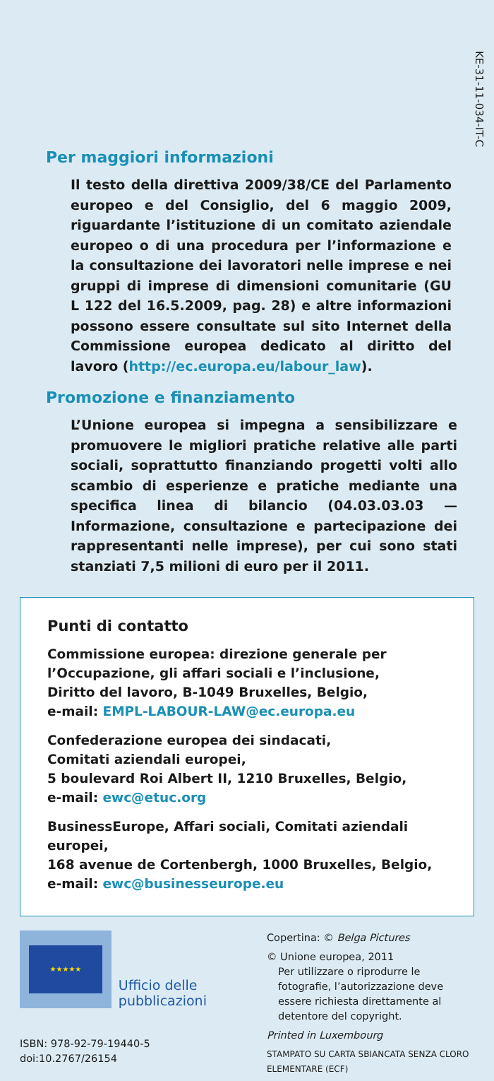KE-31-11-034-IT-C
Per maggiori informazioni
Il testo della direttiva 2009/38/CE del Parlamento europeo e del Consiglio, del 6 maggio 2009, riguardante l’istituzione di un comitato aziendale europeo o di una procedura per l’informazione e la consultazione dei lavoratori nelle imprese e nei gruppi di imprese di dimensioni comunitarie (GU L 122 del 16.5.2009, pag. 28) e altre informazioni possono essere consultate sul sito Internet della Commissione europea dedicato al diritto del lavoro (http://ec.europa.eu/labour_law).
Promozione e finanziamento
L’Unione europea si impegna a sensibilizzare e promuovere le migliori pratiche relative alle parti sociali, soprattutto finanziando progetti volti allo scambio di esperienze e pratiche mediante una specifica linea di bilancio (04.03.03.03 — Informazione, consultazione e partecipazione dei rappresentanti nelle imprese), per cui sono stati stanziati 7,5 milioni di euro per il 2011.
Punti di contatto
Commissione europea: direzione generale per
l’Occupazione, gli affari sociali e l’inclusione,
Diritto del lavoro, B-1049 Bruxelles, Belgio,
e-mail: EMPL-LABOUR-LAW@ec.europa.eu
Confederazione europea dei sindacati,
Comitati aziendali europei,
5 boulevard Roi Albert II, 1210 Bruxelles, Belgio,
e-mail: ewc@etuc.org
BusinessEurope, Affari sociali, Comitati aziendali europei,
168 avenue de Cortenbergh, 1000 Bruxelles, Belgio,
e-mail: ewc@businesseurope.eu
★★★★★
Ufficio delle pubblicazioni
ISBN: 978-92-79-19440-5
doi:10.2767/26154
Copertina: © Belga Pictures
© Unione europea, 2011
Per utilizzare o riprodurre le fotografie, l’autorizzazione deve essere richiesta direttamente al detentore del copyright.
Printed in Luxembourg
STAMPATO SU CARTA SBIANCATA SENZA CLORO ELEMENTARE (ECF)